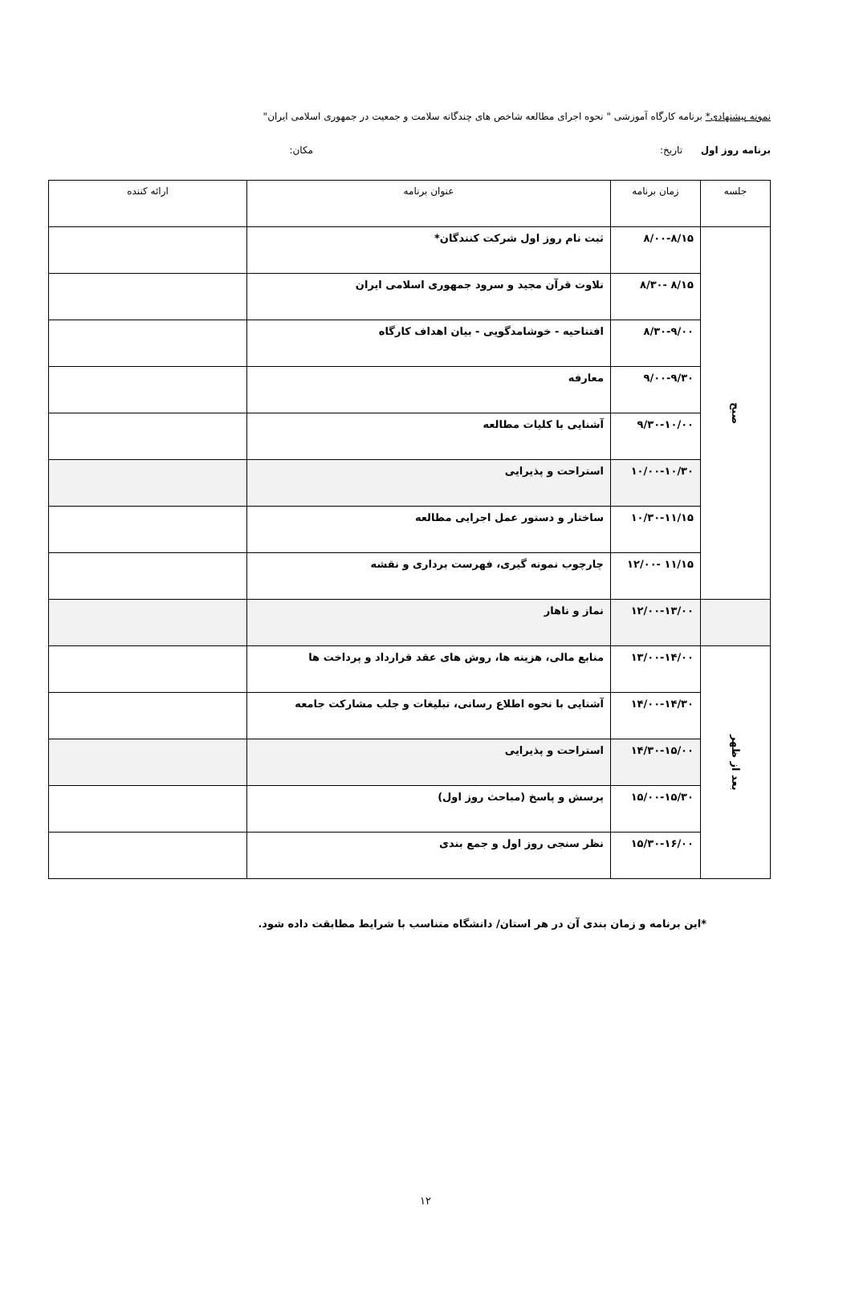نمونه پیشنهادی* برنامه کارگاه آموزشی " نحوه اجرای مطالعه شاخص های چندگانه سلامت و جمعیت در جمهوری اسلامی ایران"
برنامه روز اول تاریخ: مکان:
| جلسه | زمان برنامه | عنوان برنامه | ارائه کننده |
| --- | --- | --- | --- |
| صبح | ۸/۰۰-۸/۱۵ | ثبت نام روز اول شرکت کنندگان* | |
| | ۸/۱۵ -۸/۳۰ | تلاوت قرآن مجید و سرود جمهوری اسلامی ایران | |
| | ۸/۳۰-۹/۰۰ | افتتاحیه - خوشامدگویی - بیان اهداف کارگاه | |
| | ۹/۰۰-۹/۳۰ | معارفه | |
| | ۹/۳۰-۱۰/۰۰ | آشنایی با کلیات مطالعه | |
| | ۱۰/۰۰-۱۰/۳۰ | استراحت و پذیرایی | |
| | ۱۰/۳۰-۱۱/۱۵ | ساختار و دستور عمل اجرایی مطالعه | |
| | ۱۱/۱۵ -۱۲/۰۰ | چارچوب نمونه گیری، فهرست برداری و نقشه | |
| | ۱۲/۰۰-۱۳/۰۰ | نماز و ناهار | |
| بعد از ظهر | ۱۳/۰۰-۱۴/۰۰ | منابع مالی، هزینه ها، روش های عقد قرارداد و پرداخت ها | |
| | ۱۴/۰۰-۱۴/۳۰ | آشنایی با نحوه اطلاع رسانی، تبلیغات و جلب مشارکت جامعه | |
| | ۱۴/۳۰-۱۵/۰۰ | استراحت و پذیرایی | |
| | ۱۵/۰۰-۱۵/۳۰ | پرسش و پاسخ (مباحث روز اول) | |
| | ۱۵/۳۰-۱۶/۰۰ | نظر سنجی روز اول و جمع بندی | |
*این برنامه و زمان بندی آن در هر استان/ دانشگاه متناسب با شرایط مطابقت داده شود.
۱۲